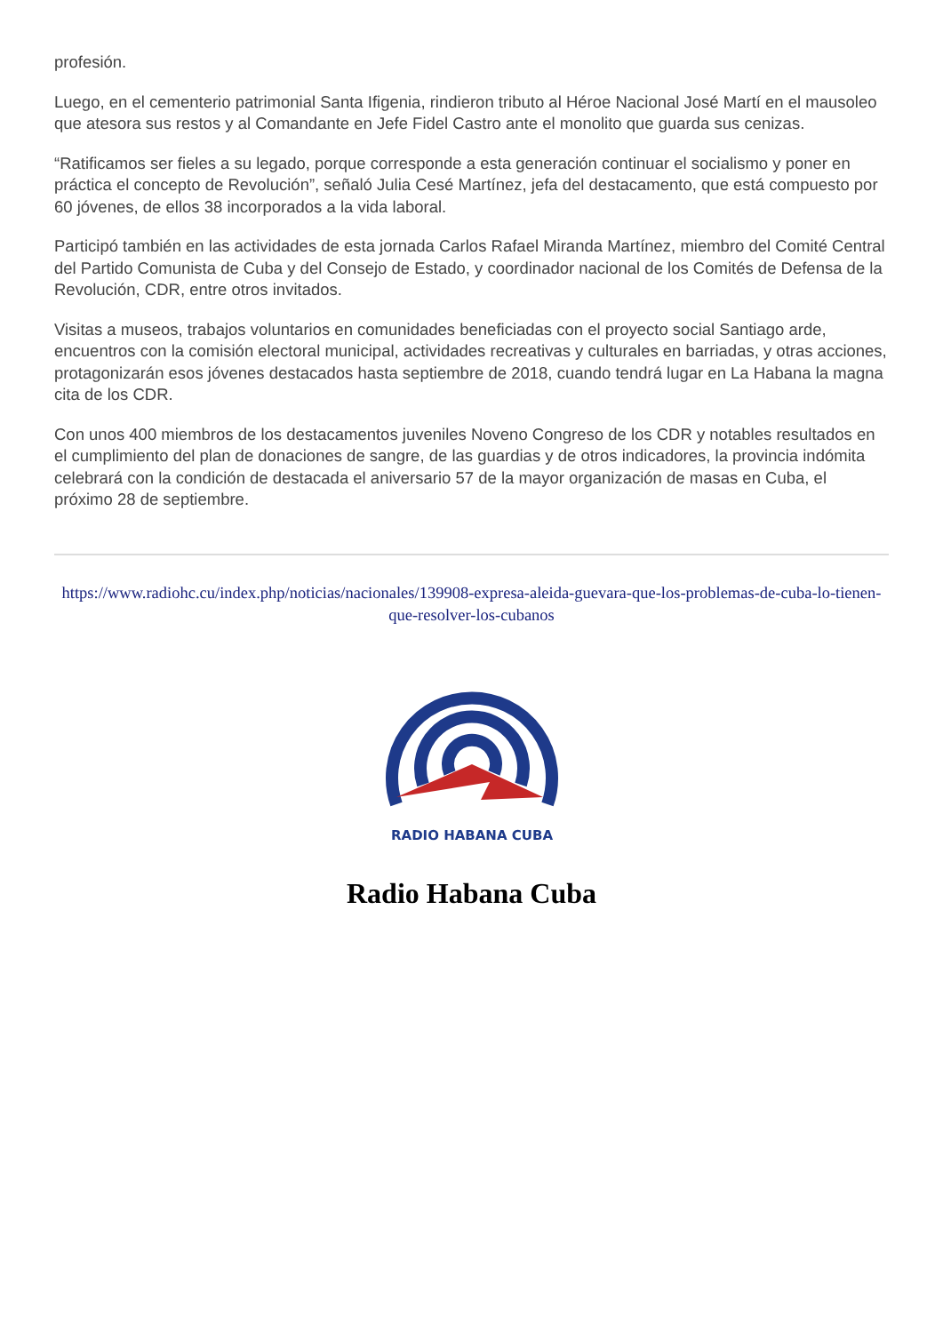profesión.
Luego, en el cementerio patrimonial Santa Ifigenia, rindieron tributo al Héroe Nacional José Martí en el mausoleo que atesora sus restos y al Comandante en Jefe Fidel Castro ante el monolito que guarda sus cenizas.
“Ratificamos ser fieles a su legado, porque corresponde a esta generación continuar el socialismo y poner en práctica el concepto de Revolución”, señaló Julia Cesé Martínez, jefa del destacamento, que está compuesto por 60 jóvenes, de ellos 38 incorporados a la vida laboral.
Participó también en las actividades de esta jornada Carlos Rafael Miranda Martínez, miembro del Comité Central del Partido Comunista de Cuba y del Consejo de Estado, y coordinador nacional de los Comités de Defensa de la Revolución, CDR, entre otros invitados.
Visitas a museos, trabajos voluntarios en comunidades beneficiadas con el proyecto social Santiago arde, encuentros con la comisión electoral municipal, actividades recreativas y culturales en barriadas, y otras acciones, protagonizarán esos jóvenes destacados hasta septiembre de 2018, cuando tendrá lugar en La Habana la magna cita de los CDR.
Con unos 400 miembros de los destacamentos juveniles Noveno Congreso de los CDR y notables resultados en el cumplimiento del plan de donaciones de sangre, de las guardias y de otros indicadores, la provincia indómita celebrará con la condición de destacada el aniversario 57 de la mayor organización de masas en Cuba, el próximo 28 de septiembre.
https://www.radiohc.cu/index.php/noticias/nacionales/139908-expresa-aleida-guevara-que-los-problemas-de-cuba-lo-tienen-que-resolver-los-cubanos
RADIO HABANA CUBA
Radio Habana Cuba